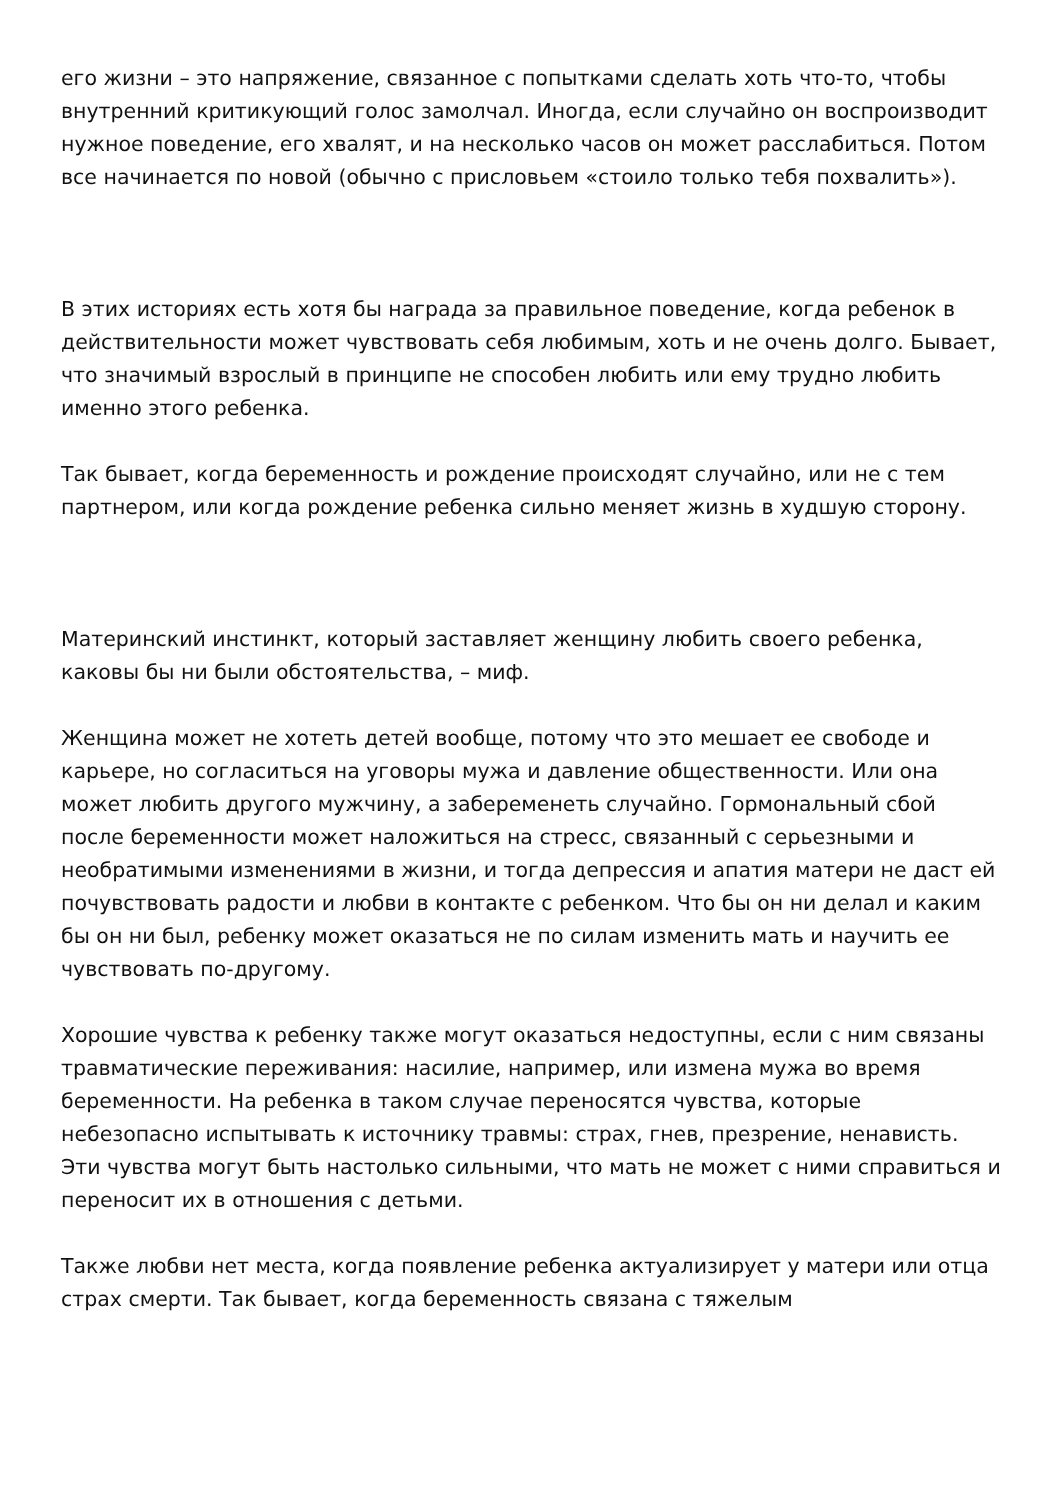его жизни – это напряжение, связанное с попытками сделать хоть что-то, чтобы внутренний критикующий голос замолчал. Иногда, если случайно он воспроизводит нужное поведение, его хвалят, и на несколько часов он может расслабиться. Потом все начинается по новой (обычно с присловьем «стоило только тебя похвалить»).
В этих историях есть хотя бы награда за правильное поведение, когда ребенок в действительности может чувствовать себя любимым, хоть и не очень долго. Бывает, что значимый взрослый в принципе не способен любить или ему трудно любить именно этого ребенка.
Так бывает, когда беременность и рождение происходят случайно, или не с тем партнером, или когда рождение ребенка сильно меняет жизнь в худшую сторону.
Материнский инстинкт, который заставляет женщину любить своего ребенка, каковы бы ни были обстоятельства, – миф.
Женщина может не хотеть детей вообще, потому что это мешает ее свободе и карьере, но согласиться на уговоры мужа и давление общественности. Или она может любить другого мужчину, а забеременеть случайно. Гормональный сбой после беременности может наложиться на стресс, связанный с серьезными и необратимыми изменениями в жизни, и тогда депрессия и апатия матери не даст ей почувствовать радости и любви в контакте с ребенком. Что бы он ни делал и каким бы он ни был, ребенку может оказаться не по силам изменить мать и научить ее чувствовать по-другому.
Хорошие чувства к ребенку также могут оказаться недоступны, если с ним связаны травматические переживания: насилие, например, или измена мужа во время беременности. На ребенка в таком случае переносятся чувства, которые небезопасно испытывать к источнику травмы: страх, гнев, презрение, ненависть. Эти чувства могут быть настолько сильными, что мать не может с ними справиться и переносит их в отношения с детьми.
Также любви нет места, когда появление ребенка актуализирует у матери или отца страх смерти. Так бывает, когда беременность связана с тяжелым